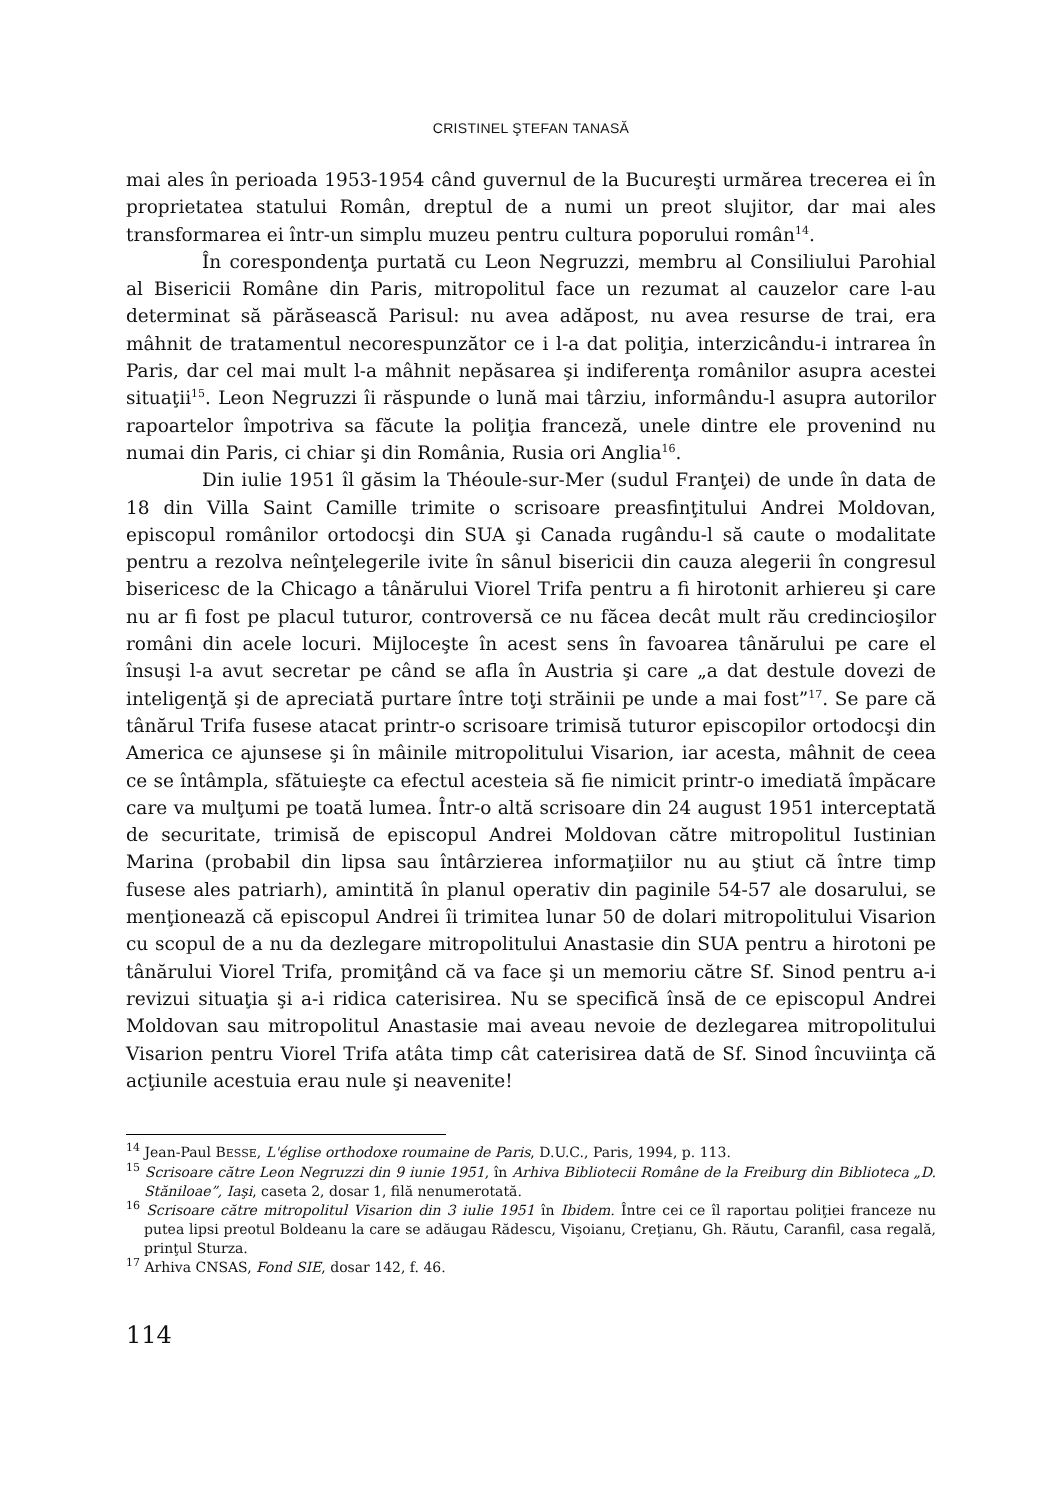CRISTINEL ŞTEFAN TANASĂ
mai ales în perioada 1953-1954 când guvernul de la Bucureşti urmărea trecerea ei în proprietatea statului Român, dreptul de a numi un preot slujitor, dar mai ales transformarea ei într-un simplu muzeu pentru cultura poporului român<sup>14</sup>.
În corespondenţa purtată cu Leon Negruzzi, membru al Consiliului Parohial al Bisericii Române din Paris, mitropolitul face un rezumat al cauzelor care l-au determinat să părăsească Parisul: nu avea adăpost, nu avea resurse de trai, era mâhnit de tratamentul necorespunzător ce i l-a dat poliţia, interzicându-i intrarea în Paris, dar cel mai mult l-a mâhnit nepăsarea şi indiferenţa românilor asupra acestei situaţii<sup>15</sup>. Leon Negruzzi îi răspunde o lună mai târziu, informându-l asupra autorilor rapoartelor împotriva sa făcute la poliţia franceză, unele dintre ele provenind nu numai din Paris, ci chiar şi din România, Rusia ori Anglia<sup>16</sup>.
Din iulie 1951 îl găsim la Théoule-sur-Mer (sudul Franţei) de unde în data de 18 din Villa Saint Camille trimite o scrisoare preasfinţitului Andrei Moldovan, episcopul românilor ortodocşi din SUA şi Canada rugându-l să caute o modalitate pentru a rezolva neînţelegerile ivite în sânul bisericii din cauza alegerii în congresul bisericesc de la Chicago a tânărului Viorel Trifa pentru a fi hirotonit arhiereu şi care nu ar fi fost pe placul tuturor, controversă ce nu făcea decât mult rău credincioşilor români din acele locuri. Mijloceşte în acest sens în favoarea tânărului pe care el însuşi l-a avut secretar pe când se afla în Austria şi care „a dat destule dovezi de inteligenţă şi de apreciată purtare între toţi străinii pe unde a mai fost”<sup>17</sup>. Se pare că tânărul Trifa fusese atacat printr-o scrisoare trimisă tuturor episcopilor ortodocşi din America ce ajunsese şi în mâinile mitropolitului Visarion, iar acesta, mâhnit de ceea ce se întâmpla, sfătuieşte ca efectul acesteia să fie nimicit printr-o imediată împăcare care va mulţumi pe toată lumea. Într-o altă scrisoare din 24 august 1951 interceptată de securitate, trimisă de episcopul Andrei Moldovan către mitropolitul Iustinian Marina (probabil din lipsa sau întârzierea informaţiilor nu au ştiut că între timp fusese ales patriarh), amintită în planul operativ din paginile 54-57 ale dosarului, se menţionează că episcopul Andrei îi trimitea lunar 50 de dolari mitropolitului Visarion cu scopul de a nu da dezlegare mitropolitului Anastasie din SUA pentru a hirotoni pe tânărului Viorel Trifa, promiţând că va face şi un memoriu către Sf. Sinod pentru a-i revizui situaţia şi a-i ridica caterisirea. Nu se specifică însă de ce episcopul Andrei Moldovan sau mitropolitul Anastasie mai aveau nevoie de dezlegarea mitropolitului Visarion pentru Viorel Trifa atâta timp cât caterisirea dată de Sf. Sinod încuviinţa că acţiunile acestuia erau nule şi neavenite!
<sup>14</sup> Jean-Paul BESSE, L'église orthodoxe roumaine de Paris, D.U.C., Paris, 1994, p. 113.
<sup>15</sup> Scrisoare către Leon Negruzzi din 9 iunie 1951, în Arhiva Bibliotecii Române de la Freiburg din Biblioteca „D. Stăniloae”, Iaşi, caseta 2, dosar 1, filă nenumerotată.
<sup>16</sup> Scrisoare către mitropolitul Visarion din 3 iulie 1951 în Ibidem. Între cei ce îl raportau poliţiei franceze nu putea lipsi preotul Boldeanu la care se adăugau Rădescu, Vişoianu, Creţianu, Gh. Răutu, Caranfil, casa regală, prinţul Sturza.
<sup>17</sup> Arhiva CNSAS, Fond SIE, dosar 142, f. 46.
114